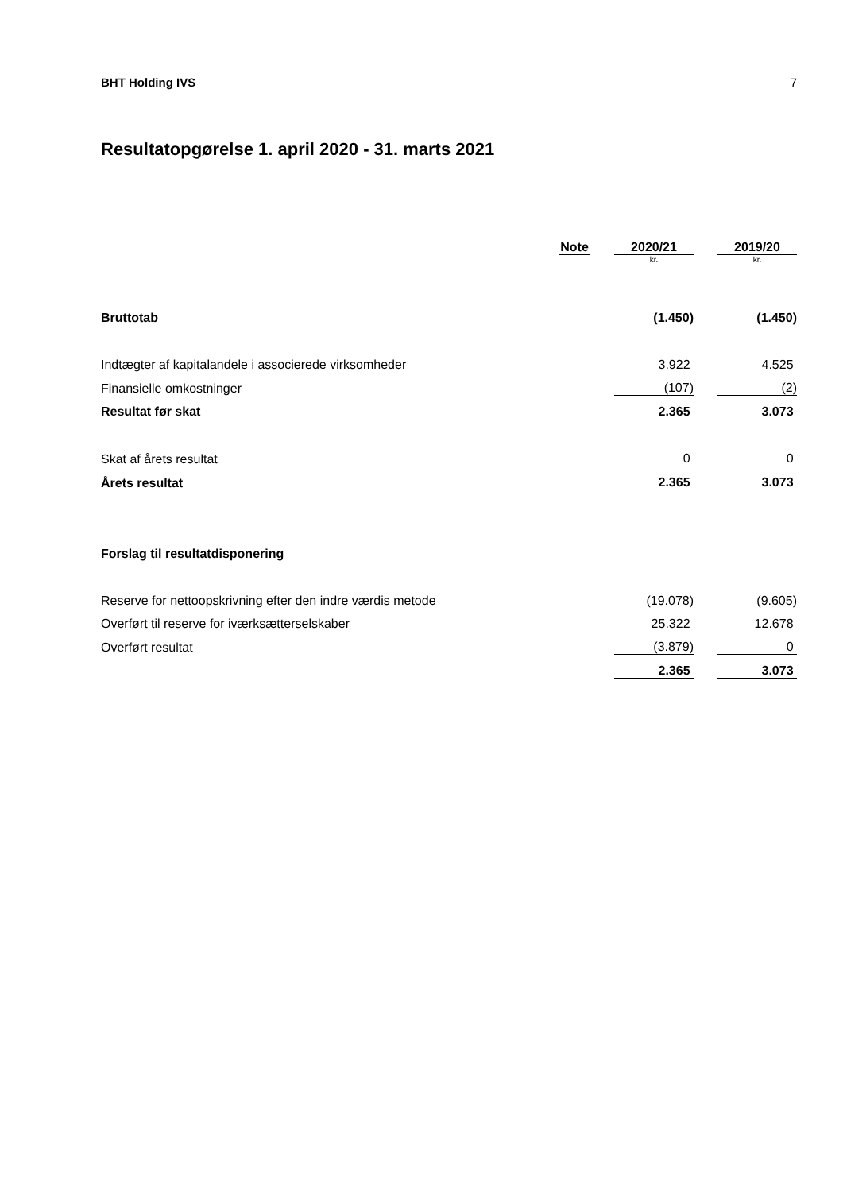BHT Holding IVS 7
Resultatopgørelse 1. april 2020 - 31. marts 2021
| | Note | | 2020/21 | | 2019/20 |
| --- | --- | --- | --- | --- | --- |
| | | | kr. | | kr. |
| Bruttotab | | | (1.450) | | (1.450) |
| Indtægter af kapitalandele i associerede virksomheder | | | 3.922 | | 4.525 |
| Finansielle omkostninger | | | (107) | | (2) |
| Resultat før skat | | | 2.365 | | 3.073 |
| Skat af årets resultat | | | 0 | | 0 |
| Årets resultat | | | 2.365 | | 3.073 |
| Forslag til resultatdisponering | | | | | |
| Reserve for nettoopskrivning efter den indre værdis metode | | | (19.078) | | (9.605) |
| Overført til reserve for iværksætterselskaber | | | 25.322 | | 12.678 |
| Overført resultat | | | (3.879) | | 0 |
| | | | 2.365 | | 3.073 |